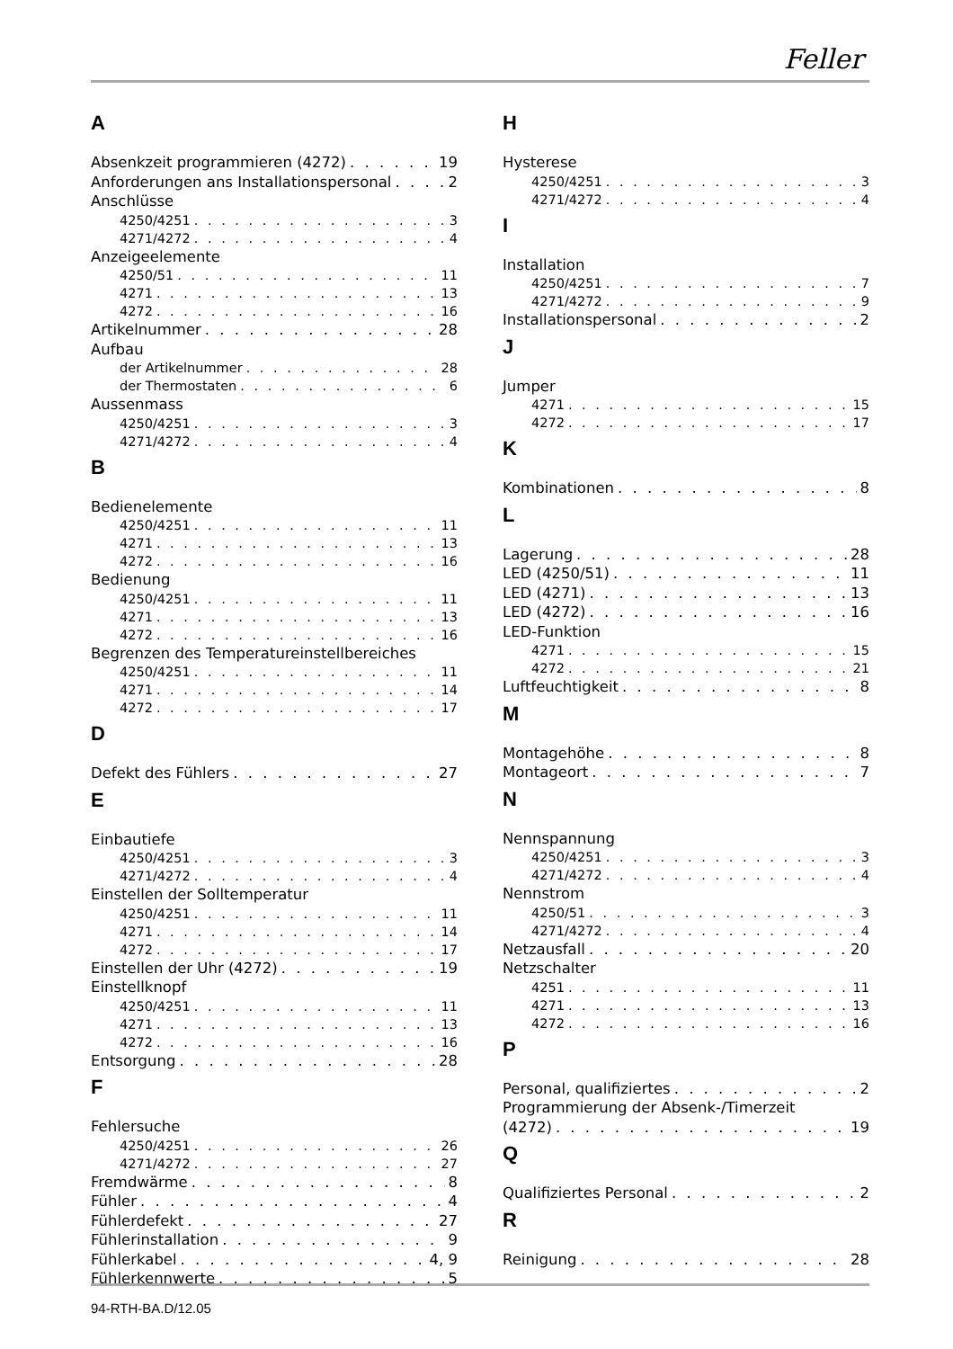Feller
A
Absenkzeit programmieren (4272) 19
Anforderungen ans Installationspersonal 2
Anschlüsse
4250/4251 3
4271/4272 4
Anzeigeelemente
4250/51 11
4271 13
4272 16
Artikelnummer 28
Aufbau
der Artikelnummer 28
der Thermostaten 6
Aussenmass
4250/4251 3
4271/4272 4
B
Bedienelemente
4250/4251 11
4271 13
4272 16
Bedienung
4250/4251 11
4271 13
4272 16
Begrenzen des Temperatureinstellbereiches
4250/4251 11
4271 14
4272 17
D
Defekt des Fühlers 27
E
Einbautiefe
4250/4251 3
4271/4272 4
Einstellen der Solltemperatur
4250/4251 11
4271 14
4272 17
Einstellen der Uhr (4272) 19
Einstellknopf
4250/4251 11
4271 13
4272 16
Entsorgung 28
F
Fehlersuche
4250/4251 26
4271/4272 27
Fremdwärme 8
Fühler 4
Fühlerdefekt 27
Fühlerinstallation 9
Fühlerkabel 4, 9
Fühlerkennwerte 5
H
Hysterese
4250/4251 3
4271/4272 4
I
Installation
4250/4251 7
4271/4272 9
Installationspersonal 2
J
Jumper
4271 15
4272 17
K
Kombinationen 8
L
Lagerung 28
LED (4250/51) 11
LED (4271) 13
LED (4272) 16
LED-Funktion
4271 15
4272 21
Luftfeuchtigkeit 8
M
Montagehöhe 8
Montageort 7
N
Nennspannung
4250/4251 3
4271/4272 4
Nennstrom
4250/51 3
4271/4272 4
Netzausfall 20
Netzschalter
4251 11
4271 13
4272 16
P
Personal, qualifiziertes 2
Programmierung der Absenk-/Timerzeit
(4272) 19
Q
Qualifiziertes Personal 2
R
Reinigung 28
94-RTH-BA.D/12.05